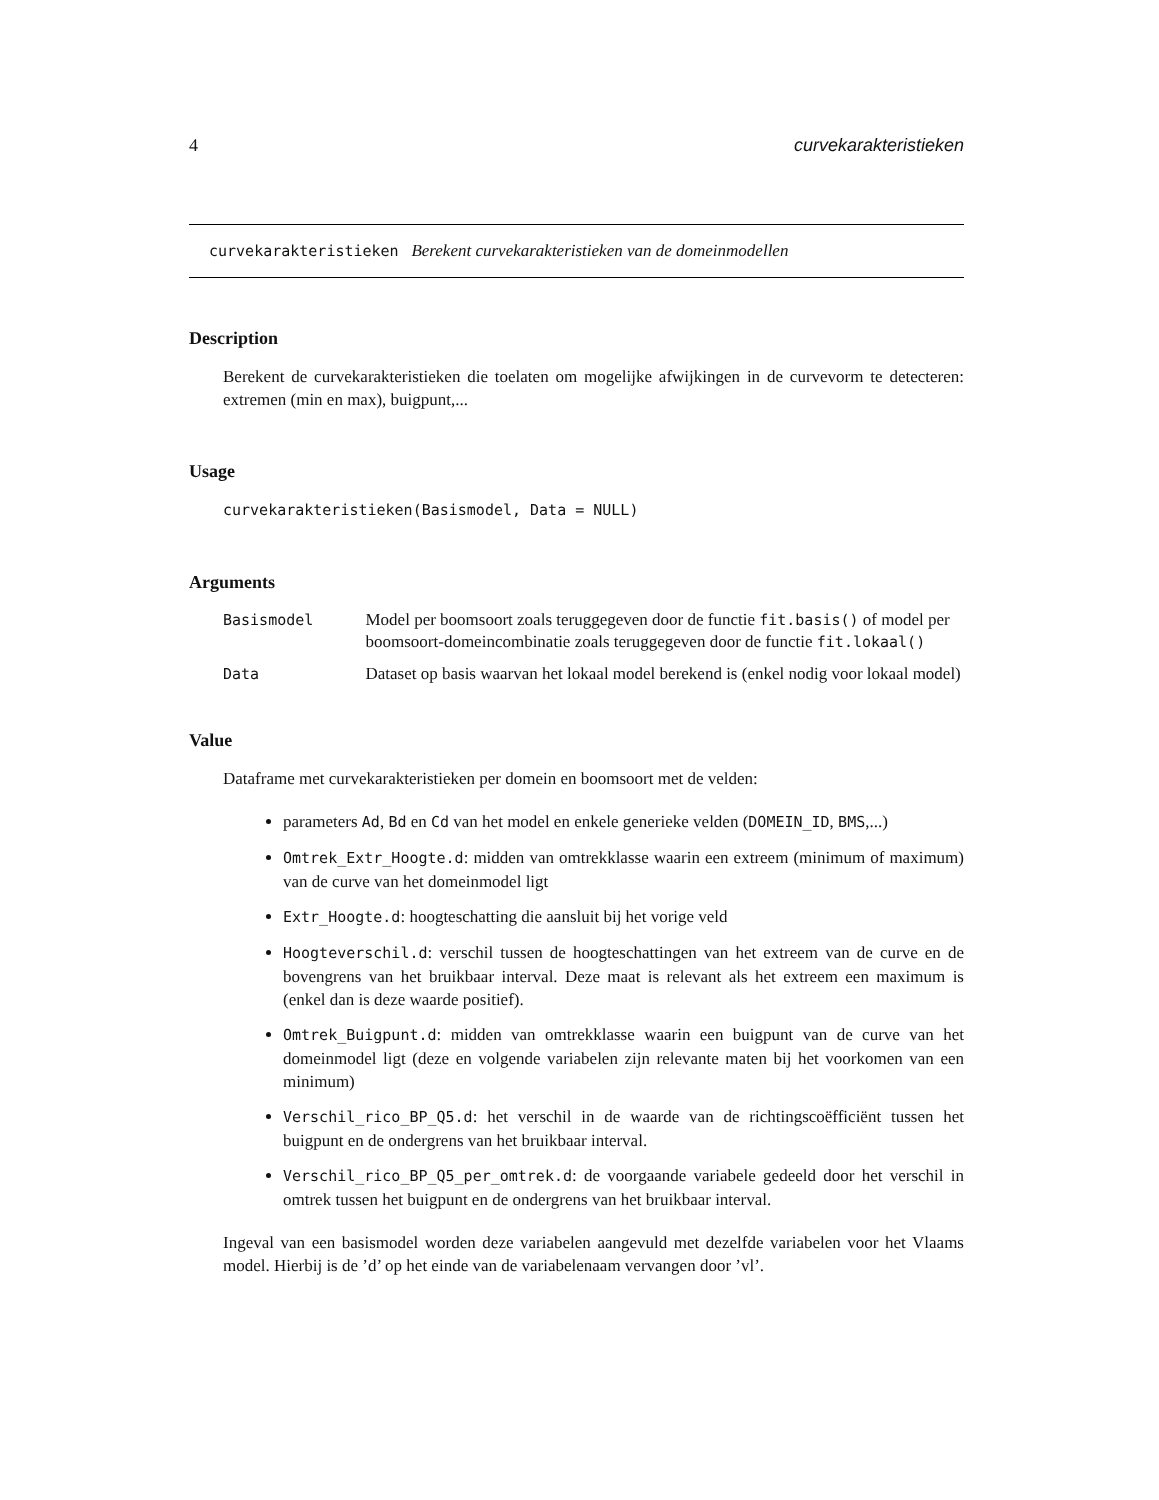4 curvekarakteristieken
curvekarakteristieken Berekent curvekarakteristieken van de domeinmodellen
Description
Berekent de curvekarakteristieken die toelaten om mogelijke afwijkingen in de curvevorm te detecteren: extremen (min en max), buigpunt,...
Usage
curvekarakteristieken(Basismodel, Data = NULL)
Arguments
| Basismodel | Model per boomsoort zoals teruggegeven door de functie fit.basis() of model per boomsoort-domeincombinatie zoals teruggegeven door de functie fit.lokaal() |
| Data | Dataset op basis waarvan het lokaal model berekend is (enkel nodig voor lokaal model) |
Value
Dataframe met curvekarakteristieken per domein en boomsoort met de velden:
parameters Ad, Bd en Cd van het model en enkele generieke velden (DOMEIN_ID, BMS,...)
Omtrek_Extr_Hoogte.d: midden van omtrekklasse waarin een extreem (minimum of maximum) van de curve van het domeinmodel ligt
Extr_Hoogte.d: hoogteschatting die aansluit bij het vorige veld
Hoogteverschil.d: verschil tussen de hoogteschattingen van het extreem van de curve en de bovengrens van het bruikbaar interval. Deze maat is relevant als het extreem een maximum is (enkel dan is deze waarde positief).
Omtrek_Buigpunt.d: midden van omtrekklasse waarin een buigpunt van de curve van het domeinmodel ligt (deze en volgende variabelen zijn relevante maten bij het voorkomen van een minimum)
Verschil_rico_BP_Q5.d: het verschil in de waarde van de richtingscoëfficiënt tussen het buigpunt en de ondergrens van het bruikbaar interval.
Verschil_rico_BP_Q5_per_omtrek.d: de voorgaande variabele gedeeld door het verschil in omtrek tussen het buigpunt en de ondergrens van het bruikbaar interval.
Ingeval van een basismodel worden deze variabelen aangevuld met dezelfde variabelen voor het Vlaams model. Hierbij is de ’d’ op het einde van de variabelenaam vervangen door ’vl’.